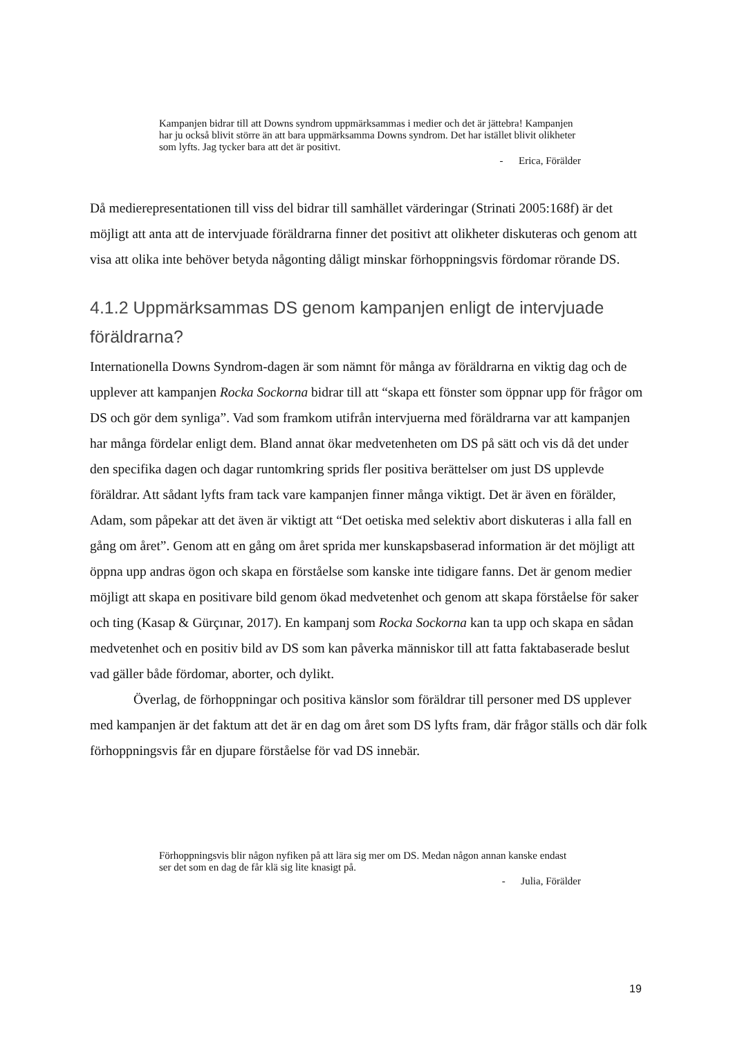Kampanjen bidrar till att Downs syndrom uppmärksammas i medier och det är jättebra! Kampanjen har ju också blivit större än att bara uppmärksamma Downs syndrom. Det har istället blivit olikheter som lyfts. Jag tycker bara att det är positivt.
- Erica, Förälder
Då medierepresentationen till viss del bidrar till samhället värderingar (Strinati 2005:168f) är det möjligt att anta att de intervjuade föräldrarna finner det positivt att olikheter diskuteras och genom att visa att olika inte behöver betyda någonting dåligt minskar förhoppningsvis fördomar rörande DS.
4.1.2 Uppmärksammas DS genom kampanjen enligt de intervjuade föräldrarna?
Internationella Downs Syndrom-dagen är som nämnt för många av föräldrarna en viktig dag och de upplever att kampanjen Rocka Sockorna bidrar till att “skapa ett fönster som öppnar upp för frågor om DS och gör dem synliga”. Vad som framkom utifrån intervjuerna med föräldrarna var att kampanjen har många fördelar enligt dem. Bland annat ökar medvetenheten om DS på sätt och vis då det under den specifika dagen och dagar runtomkring sprids fler positiva berättelser om just DS upplevde föräldrar. Att sådant lyfts fram tack vare kampanjen finner många viktigt. Det är även en förälder, Adam, som påpekar att det även är viktigt att “Det oetiska med selektiv abort diskuteras i alla fall en gång om året”. Genom att en gång om året sprida mer kunskapsbaserad information är det möjligt att öppna upp andras ögon och skapa en förståelse som kanske inte tidigare fanns. Det är genom medier möjligt att skapa en positivare bild genom ökad medvetenhet och genom att skapa förståelse för saker och ting (Kasap & Gürçınar, 2017). En kampanj som Rocka Sockorna kan ta upp och skapa en sådan medvetenhet och en positiv bild av DS som kan påverka människor till att fatta faktabaserade beslut vad gäller både fördomar, aborter, och dylikt.
Överlag, de förhoppningar och positiva känslor som föräldrar till personer med DS upplever med kampanjen är det faktum att det är en dag om året som DS lyfts fram, där frågor ställs och där folk förhoppningsvis får en djupare förståelse för vad DS innebär.
Förhoppningsvis blir någon nyfiken på att lära sig mer om DS. Medan någon annan kanske endast ser det som en dag de får klä sig lite knasigt på.
- Julia, Förälder
19